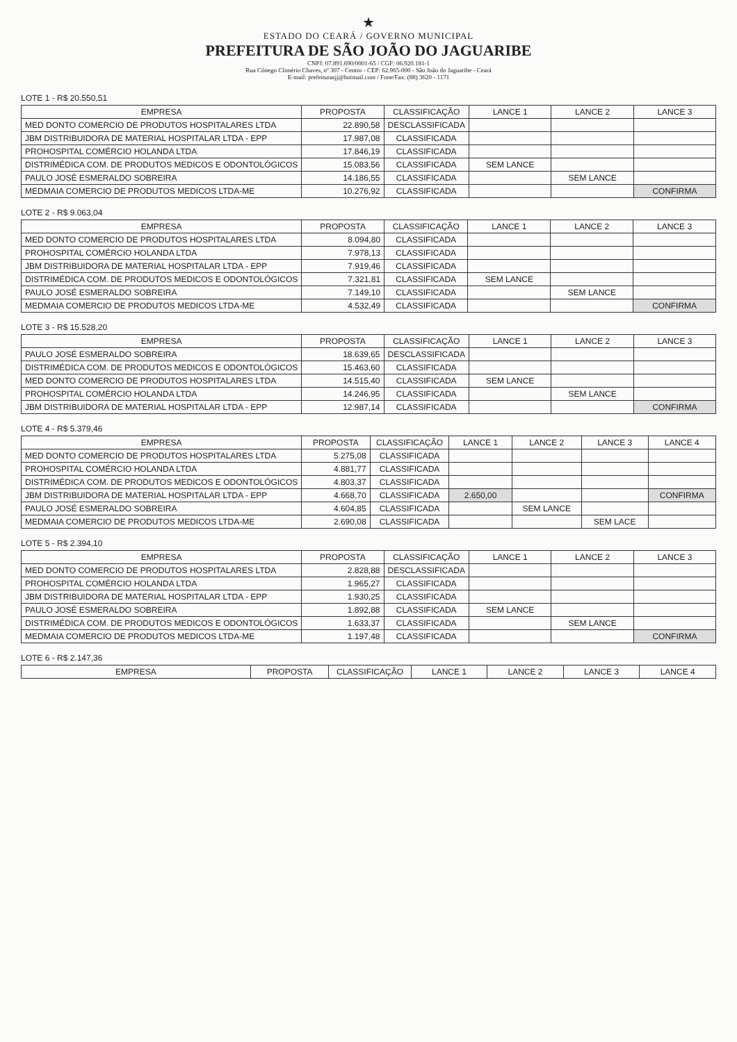★
ESTADO DO CEARÁ / GOVERNO MUNICIPAL
PREFEITURA DE SÃO JOÃO DO JAGUARIBE
CNPJ: 07.891.690/0001-65 / CGF: 06.920.181-1
Rua Cônego Climério Chaves, nº 307 - Centro - CEP: 62.965-000 - São João do Jaguaribe - Ceará
E-mail: prefeiturasjj@hotmail.com / Fone/Fax: (88) 3620 - 1171
LOTE 1 - R$ 20.550,51
| EMPRESA | PROPOSTA | CLASSIFICAÇÃO | LANCE 1 | LANCE 2 | LANCE 3 |
| --- | --- | --- | --- | --- | --- |
| MED DONTO COMERCIO DE PRODUTOS HOSPITALARES LTDA | 22.890,58 | DESCLASSIFICADA | | | |
| JBM DISTRIBUIDORA DE MATERIAL HOSPITALAR LTDA - EPP | 17.987,08 | CLASSIFICADA | | | |
| PROHOSPITAL COMÉRCIO HOLANDA LTDA | 17.846,19 | CLASSIFICADA | | | |
| DISTRIMÉDICA COM. DE PRODUTOS MEDICOS E ODONTOLÓGICOS | 15.083,56 | CLASSIFICADA | SEM LANCE | | |
| PAULO JOSÉ ESMERALDO SOBREIRA | 14.186,55 | CLASSIFICADA | | SEM LANCE | |
| MEDMAIA COMERCIO DE PRODUTOS MEDICOS LTDA-ME | 10.276,92 | CLASSIFICADA | | | CONFIRMA |
LOTE 2 - R$ 9.063,04
| EMPRESA | PROPOSTA | CLASSIFICAÇÃO | LANCE 1 | LANCE 2 | LANCE 3 |
| --- | --- | --- | --- | --- | --- |
| MED DONTO COMERCIO DE PRODUTOS HOSPITALARES LTDA | 8.094,80 | CLASSIFICADA | | | |
| PROHOSPITAL COMÉRCIO HOLANDA LTDA | 7.978,13 | CLASSIFICADA | | | |
| JBM DISTRIBUIDORA DE MATERIAL HOSPITALAR LTDA - EPP | 7.919,46 | CLASSIFICADA | | | |
| DISTRIMÉDICA COM. DE PRODUTOS MEDICOS E ODONTOLÓGICOS | 7.321,81 | CLASSIFICADA | SEM LANCE | | |
| PAULO JOSÉ ESMERALDO SOBREIRA | 7.149,10 | CLASSIFICADA | | SEM LANCE | |
| MEDMAIA COMERCIO DE PRODUTOS MEDICOS LTDA-ME | 4.532,49 | CLASSIFICADA | | | CONFIRMA |
LOTE 3 - R$ 15.528,20
| EMPRESA | PROPOSTA | CLASSIFICAÇÃO | LANCE 1 | LANCE 2 | LANCE 3 |
| --- | --- | --- | --- | --- | --- |
| PAULO JOSÉ ESMERALDO SOBREIRA | 18.639,65 | DESCLASSIFICADA | | | |
| DISTRIMÉDICA COM. DE PRODUTOS MEDICOS E ODONTOLÓGICOS | 15.463,60 | CLASSIFICADA | | | |
| MED DONTO COMERCIO DE PRODUTOS HOSPITALARES LTDA | 14.515,40 | CLASSIFICADA | SEM LANCE | | |
| PROHOSPITAL COMÉRCIO HOLANDA LTDA | 14.246,95 | CLASSIFICADA | | SEM LANCE | |
| JBM DISTRIBUIDORA DE MATERIAL HOSPITALAR LTDA - EPP | 12.987,14 | CLASSIFICADA | | | CONFIRMA |
LOTE 4 - R$ 5.379,46
| EMPRESA | PROPOSTA | CLASSIFICAÇÃO | LANCE 1 | LANCE 2 | LANCE 3 | LANCE 4 |
| --- | --- | --- | --- | --- | --- | --- |
| MED DONTO COMERCIO DE PRODUTOS HOSPITALARES LTDA | 5.275,08 | CLASSIFICADA | | | | |
| PROHOSPITAL COMÉRCIO HOLANDA LTDA | 4.881,77 | CLASSIFICADA | | | | |
| DISTRIMÉDICA COM. DE PRODUTOS MEDICOS E ODONTOLÓGICOS | 4.803,37 | CLASSIFICADA | | | | |
| JBM DISTRIBUIDORA DE MATERIAL HOSPITALAR LTDA - EPP | 4.668,70 | CLASSIFICADA | 2.650,00 | | | CONFIRMA |
| PAULO JOSÉ ESMERALDO SOBREIRA | 4.604,85 | CLASSIFICADA | | SEM LANCE | | |
| MEDMAIA COMERCIO DE PRODUTOS MEDICOS LTDA-ME | 2.690,08 | CLASSIFICADA | | | SEM LACE | |
LOTE 5 - R$ 2.394,10
| EMPRESA | PROPOSTA | CLASSIFICAÇÃO | LANCE 1 | LANCE 2 | LANCE 3 |
| --- | --- | --- | --- | --- | --- |
| MED DONTO COMERCIO DE PRODUTOS HOSPITALARES LTDA | 2.828,88 | DESCLASSIFICADA | | | |
| PROHOSPITAL COMÉRCIO HOLANDA LTDA | 1.965,27 | CLASSIFICADA | | | |
| JBM DISTRIBUIDORA DE MATERIAL HOSPITALAR LTDA - EPP | 1.930,25 | CLASSIFICADA | | | |
| PAULO JOSÉ ESMERALDO SOBREIRA | 1.892,88 | CLASSIFICADA | SEM LANCE | | |
| DISTRIMÉDICA COM. DE PRODUTOS MEDICOS E ODONTOLÓGICOS | 1.633,37 | CLASSIFICADA | | SEM LANCE | |
| MEDMAIA COMERCIO DE PRODUTOS MEDICOS LTDA-ME | 1.197,48 | CLASSIFICADA | | | CONFIRMA |
LOTE 6 - R$ 2.147,36
| EMPRESA | PROPOSTA | CLASSIFICAÇÃO | LANCE 1 | LANCE 2 | LANCE 3 | LANCE 4 |
| --- | --- | --- | --- | --- | --- | --- |